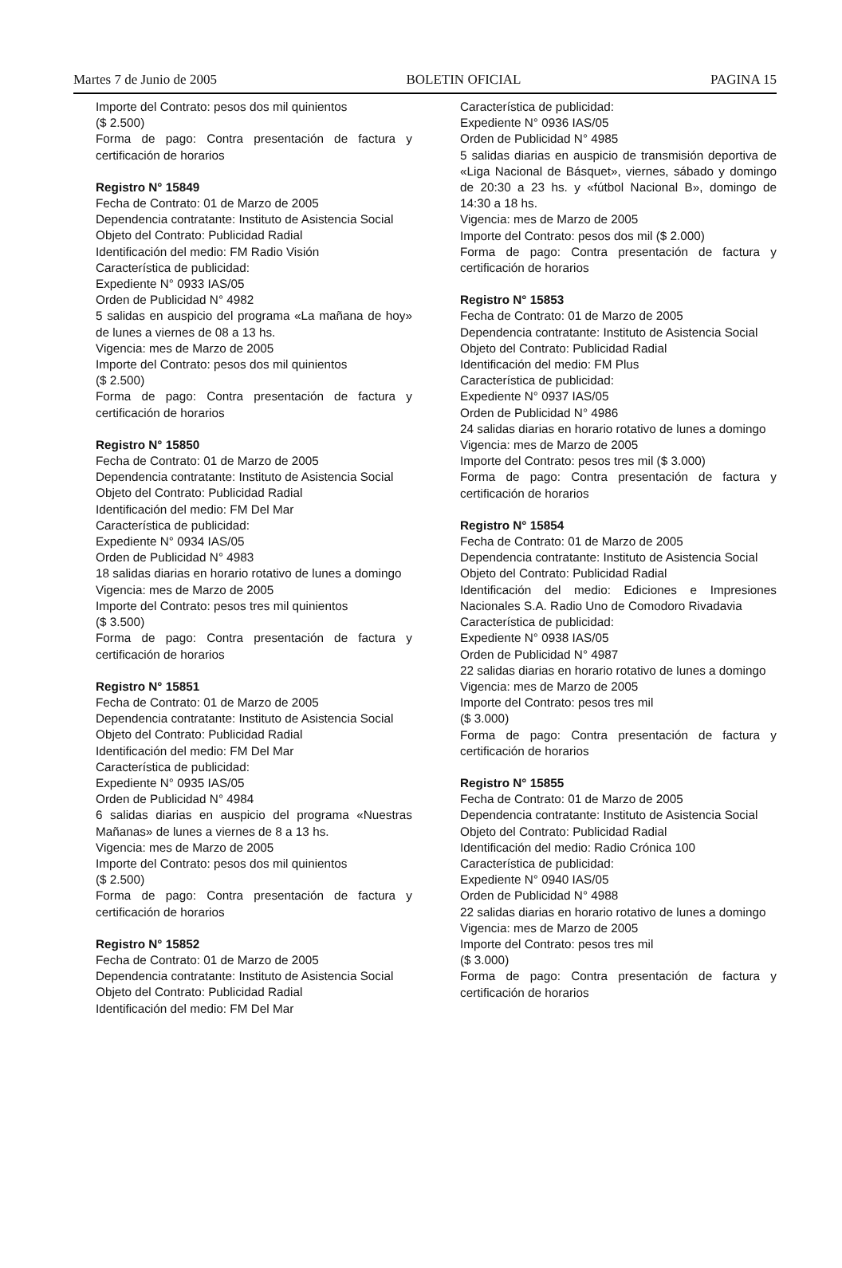Martes 7 de Junio de 2005 BOLETIN OFICIAL PAGINA 15
Importe del Contrato: pesos dos mil quinientos
($ 2.500)
Forma de pago: Contra presentación de factura y certificación de horarios
Registro N° 15849
Fecha de Contrato: 01 de Marzo de 2005
Dependencia contratante: Instituto de Asistencia Social
Objeto del Contrato: Publicidad Radial
Identificación del medio: FM Radio Visión
Característica de publicidad:
Expediente N° 0933 IAS/05
Orden de Publicidad N° 4982
5 salidas en auspicio del programa «La mañana de hoy» de lunes a viernes de 08 a 13 hs.
Vigencia: mes de Marzo de 2005
Importe del Contrato: pesos dos mil quinientos
($ 2.500)
Forma de pago: Contra presentación de factura y certificación de horarios
Registro N° 15850
Fecha de Contrato: 01 de Marzo de 2005
Dependencia contratante: Instituto de Asistencia Social
Objeto del Contrato: Publicidad Radial
Identificación del medio: FM Del Mar
Característica de publicidad:
Expediente N° 0934 IAS/05
Orden de Publicidad N° 4983
18 salidas diarias en horario rotativo de lunes a domingo
Vigencia: mes de Marzo de 2005
Importe del Contrato: pesos tres mil quinientos
($ 3.500)
Forma de pago: Contra presentación de factura y certificación de horarios
Registro N° 15851
Fecha de Contrato: 01 de Marzo de 2005
Dependencia contratante: Instituto de Asistencia Social
Objeto del Contrato: Publicidad Radial
Identificación del medio: FM Del Mar
Característica de publicidad:
Expediente N° 0935 IAS/05
Orden de Publicidad N° 4984
6 salidas diarias en auspicio del programa «Nuestras Mañanas» de lunes a viernes de 8 a 13 hs.
Vigencia: mes de Marzo de 2005
Importe del Contrato: pesos dos mil quinientos
($ 2.500)
Forma de pago: Contra presentación de factura y certificación de horarios
Registro N° 15852
Fecha de Contrato: 01 de Marzo de 2005
Dependencia contratante: Instituto de Asistencia Social
Objeto del Contrato: Publicidad Radial
Identificación del medio: FM Del Mar
Característica de publicidad:
Expediente N° 0936 IAS/05
Orden de Publicidad N° 4985
5 salidas diarias en auspicio de transmisión deportiva de «Liga Nacional de Básquet», viernes, sábado y domingo de 20:30 a 23 hs. y «fútbol Nacional B», domingo de 14:30 a 18 hs.
Vigencia: mes de Marzo de 2005
Importe del Contrato: pesos dos mil ($ 2.000)
Forma de pago: Contra presentación de factura y certificación de horarios
Registro N° 15853
Fecha de Contrato: 01 de Marzo de 2005
Dependencia contratante: Instituto de Asistencia Social
Objeto del Contrato: Publicidad Radial
Identificación del medio: FM Plus
Característica de publicidad:
Expediente N° 0937 IAS/05
Orden de Publicidad N° 4986
24 salidas diarias en horario rotativo de lunes a domingo
Vigencia: mes de Marzo de 2005
Importe del Contrato: pesos tres mil ($ 3.000)
Forma de pago: Contra presentación de factura y certificación de horarios
Registro N° 15854
Fecha de Contrato: 01 de Marzo de 2005
Dependencia contratante: Instituto de Asistencia Social
Objeto del Contrato: Publicidad Radial
Identificación del medio: Ediciones e Impresiones Nacionales S.A. Radio Uno de Comodoro Rivadavia
Característica de publicidad:
Expediente N° 0938 IAS/05
Orden de Publicidad N° 4987
22 salidas diarias en horario rotativo de lunes a domingo
Vigencia: mes de Marzo de 2005
Importe del Contrato: pesos tres mil
($ 3.000)
Forma de pago: Contra presentación de factura y certificación de horarios
Registro N° 15855
Fecha de Contrato: 01 de Marzo de 2005
Dependencia contratante: Instituto de Asistencia Social
Objeto del Contrato: Publicidad Radial
Identificación del medio: Radio Crónica 100
Característica de publicidad:
Expediente N° 0940 IAS/05
Orden de Publicidad N° 4988
22 salidas diarias en horario rotativo de lunes a domingo
Vigencia: mes de Marzo de 2005
Importe del Contrato: pesos tres mil
($ 3.000)
Forma de pago: Contra presentación de factura y certificación de horarios